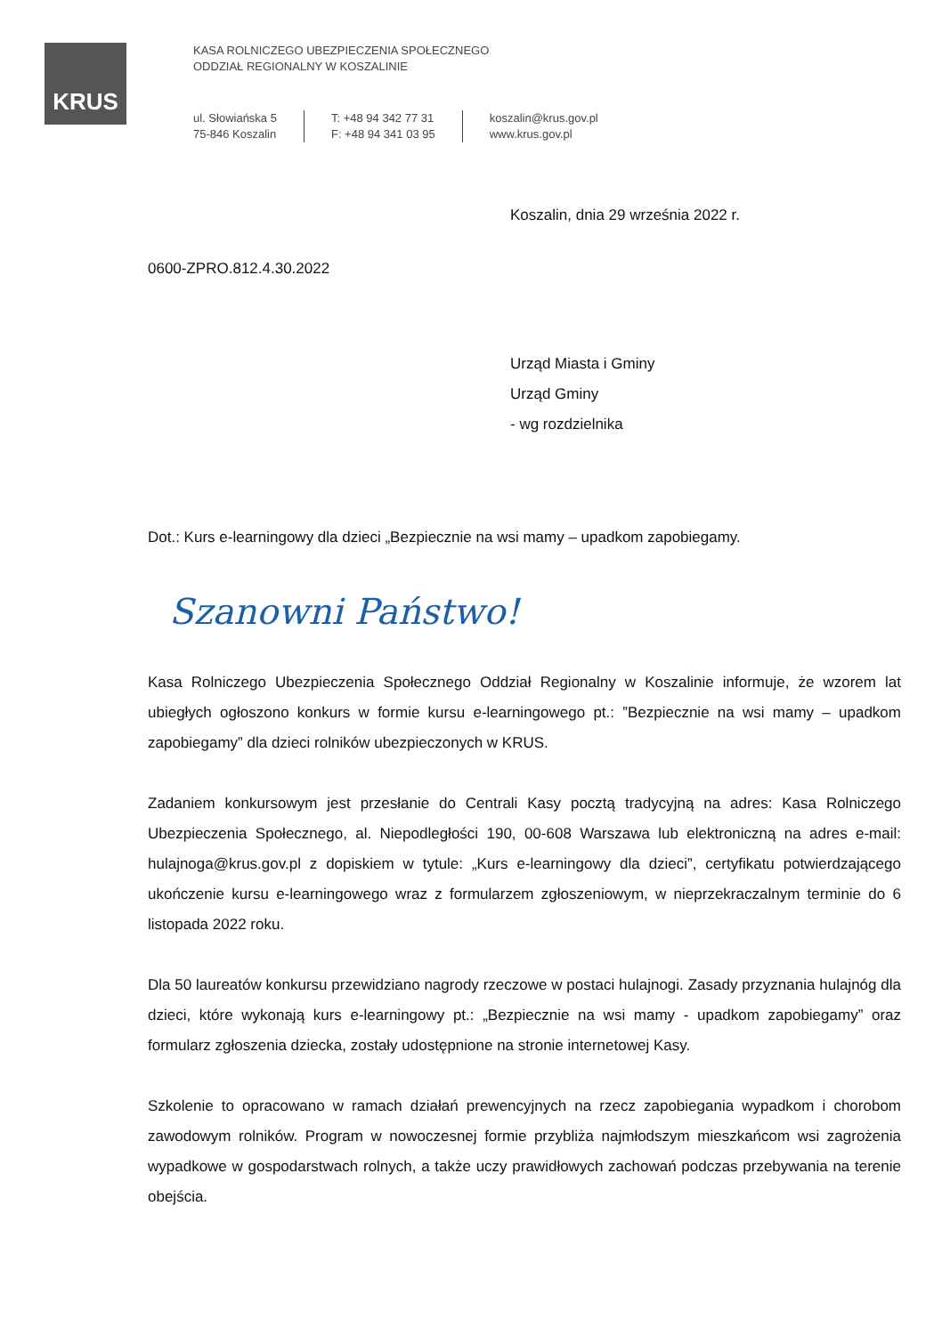KRUS
KASA ROLNICZEGO UBEZPIECZENIA SPOŁECZNEGO
ODDZIAŁ REGIONALNY W KOSZALINIE
ul. Słowiańska 5
75-846 Koszalin
T: +48 94 342 77 31
F: +48 94 341 03 95
koszalin@krus.gov.pl
www.krus.gov.pl
Koszalin, dnia 29 września 2022 r.
0600-ZPRO.812.4.30.2022
Urząd Miasta i Gminy
Urząd Gminy
- wg rozdzielnika
Dot.: Kurs e-learningowy dla dzieci „Bezpiecznie na wsi mamy – upadkom zapobiegamy.
Szanowni Państwo!
Kasa Rolniczego Ubezpieczenia Społecznego Oddział Regionalny w Koszalinie informuje, że wzorem lat ubiegłych ogłoszono konkurs w formie kursu e-learningowego pt.: ”Bezpiecznie na wsi mamy – upadkom zapobiegamy” dla dzieci rolników ubezpieczonych w KRUS.
Zadaniem konkursowym jest przesłanie do Centrali Kasy pocztą tradycyjną na adres: Kasa Rolniczego Ubezpieczenia Społecznego, al. Niepodległości 190, 00-608 Warszawa lub elektroniczną na adres e-mail: hulajnoga@krus.gov.pl z dopiskiem w tytule: „Kurs e-learningowy dla dzieci”, certyfikatu potwierdzającego ukończenie kursu e-learningowego wraz z formularzem zgłoszeniowym, w nieprzekraczalnym terminie do 6 listopada 2022 roku.
Dla 50 laureatów konkursu przewidziano nagrody rzeczowe w postaci hulajnogi. Zasady przyznania hulajnóg dla dzieci, które wykonają kurs e-learningowy pt.: „Bezpiecznie na wsi mamy - upadkom zapobiegamy” oraz formularz zgłoszenia dziecka, zostały udostępnione na stronie internetowej Kasy.
Szkolenie to opracowano w ramach działań prewencyjnych na rzecz zapobiegania wypadkom i chorobom zawodowym rolników. Program w nowoczesnej formie przybliża najmłodszym mieszkańcom wsi zagrożenia wypadkowe w gospodarstwach rolnych, a także uczy prawidłowych zachowań podczas przebywania na terenie obejścia.